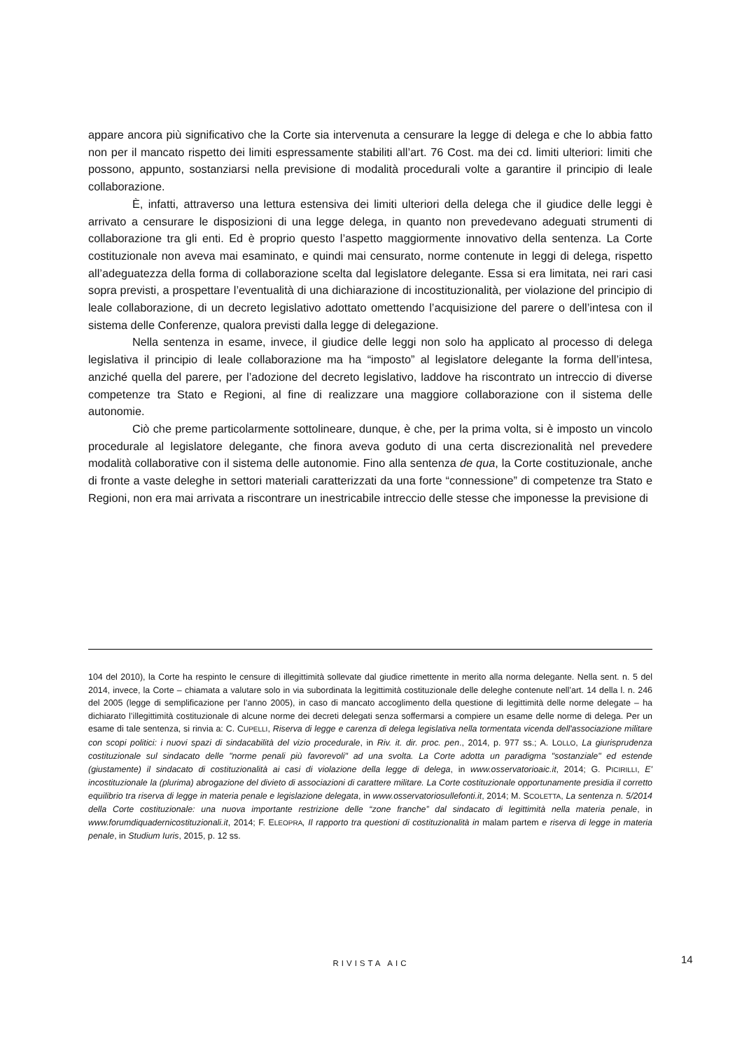appare ancora più significativo che la Corte sia intervenuta a censurare la legge di delega e che lo abbia fatto non per il mancato rispetto dei limiti espressamente stabiliti all’art. 76 Cost. ma dei cd. limiti ulteriori: limiti che possono, appunto, sostanziarsi nella previsione di modalità procedurali volte a garantire il principio di leale collaborazione.
È, infatti, attraverso una lettura estensiva dei limiti ulteriori della delega che il giudice delle leggi è arrivato a censurare le disposizioni di una legge delega, in quanto non prevedevano adeguati strumenti di collaborazione tra gli enti. Ed è proprio questo l’aspetto maggiormente innovativo della sentenza. La Corte costituzionale non aveva mai esaminato, e quindi mai censurato, norme contenute in leggi di delega, rispetto all’adeguatezza della forma di collaborazione scelta dal legislatore delegante. Essa si era limitata, nei rari casi sopra previsti, a prospettare l’eventualità di una dichiarazione di incostituzionalità, per violazione del principio di leale collaborazione, di un decreto legislativo adottato omettendo l’acquisizione del parere o dell’intesa con il sistema delle Conferenze, qualora previsti dalla legge di delegazione.
Nella sentenza in esame, invece, il giudice delle leggi non solo ha applicato al processo di delega legislativa il principio di leale collaborazione ma ha “imposto” al legislatore delegante la forma dell’intesa, anziché quella del parere, per l’adozione del decreto legislativo, laddove ha riscontrato un intreccio di diverse competenze tra Stato e Regioni, al fine di realizzare una maggiore collaborazione con il sistema delle autonomie.
Ciò che preme particolarmente sottolineare, dunque, è che, per la prima volta, si è imposto un vincolo procedurale al legislatore delegante, che finora aveva goduto di una certa discrezionalità nel prevedere modalità collaborative con il sistema delle autonomie. Fino alla sentenza de qua, la Corte costituzionale, anche di fronte a vaste deleghe in settori materiali caratterizzati da una forte “connessione” di competenze tra Stato e Regioni, non era mai arrivata a riscontrare un inestricabile intreccio delle stesse che imponesse la previsione di
104 del 2010), la Corte ha respinto le censure di illegittimità sollevate dal giudice rimettente in merito alla norma delegante. Nella sent. n. 5 del 2014, invece, la Corte – chiamata a valutare solo in via subordinata la legittimità costituzionale delle deleghe contenute nell’art. 14 della l. n. 246 del 2005 (legge di semplificazione per l’anno 2005), in caso di mancato accoglimento della questione di legittimità delle norme delegate – ha dichiarato l’illegittimità costituzionale di alcune norme dei decreti delegati senza soffermarsi a compiere un esame delle norme di delega. Per un esame di tale sentenza, si rinvia a: C. CUPELLI, Riserva di legge e carenza di delega legislativa nella tormentata vicenda dell'associazione militare con scopi politici: i nuovi spazi di sindacabilità del vizio procedurale, in Riv. it. dir. proc. pen., 2014, p. 977 ss.; A. LOLLO, La giurisprudenza costituzionale sul sindacato delle "norme penali più favorevoli" ad una svolta. La Corte adotta un paradigma "sostanziale" ed estende (giustamente) il sindacato di costituzionalità ai casi di violazione della legge di delega, in www.osservatorioaic.it, 2014; G. PICIRILLI, E' incostituzionale la (plurima) abrogazione del divieto di associazioni di carattere militare. La Corte costituzionale opportunamente presidia il corretto equilibrio tra riserva di legge in materia penale e legislazione delegata, in www.osservatoriosullefonti.it, 2014; M. SCOLETTA, La sentenza n. 5/2014 della Corte costituzionale: una nuova importante restrizione delle “zone franche” dal sindacato di legittimità nella materia penale, in www.forumdiquadernicostituzionali.it, 2014; F. ELEOPRA, Il rapporto tra questioni di costituzionalità in malam partem e riserva di legge in materia penale, in Studium Iuris, 2015, p. 12 ss.
RIVISTA AIC 14